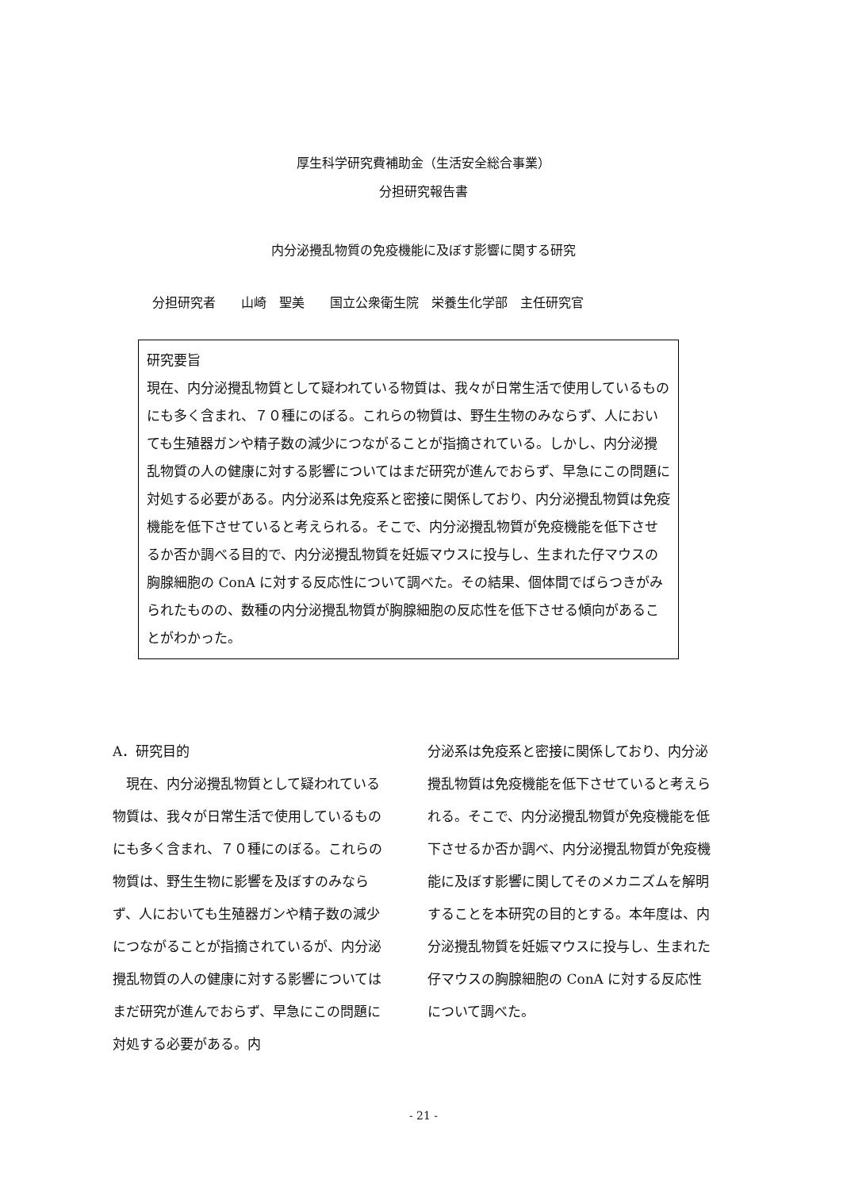厚生科学研究費補助金（生活安全総合事業）
分担研究報告書
内分泌攪乱物質の免疫機能に及ぼす影響に関する研究
分担研究者　　山崎　聖美　　国立公衆衛生院　栄養生化学部　主任研究官
研究要旨
現在、内分泌攪乱物質として疑われている物質は、我々が日常生活で使用しているものにも多く含まれ、７０種にのぼる。これらの物質は、野生生物のみならず、人においても生殖器ガンや精子数の減少につながることが指摘されている。しかし、内分泌攪乱物質の人の健康に対する影響についてはまだ研究が進んでおらず、早急にこの問題に対処する必要がある。内分泌系は免疫系と密接に関係しており、内分泌攪乱物質は免疫機能を低下させていると考えられる。そこで、内分泌攪乱物質が免疫機能を低下させるか否か調べる目的で、内分泌攪乱物質を妊娠マウスに投与し、生まれた仔マウスの胸腺細胞の ConA に対する反応性について調べた。その結果、個体間でばらつきがみられたものの、数種の内分泌攪乱物質が胸腺細胞の反応性を低下させる傾向があることがわかった。
A．研究目的
　現在、内分泌攪乱物質として疑われている物質は、我々が日常生活で使用しているものにも多く含まれ、７０種にのぼる。これらの物質は、野生生物に影響を及ぼすのみならず、人においても生殖器ガンや精子数の減少につながることが指摘されているが、内分泌攪乱物質の人の健康に対する影響についてはまだ研究が進んでおらず、早急にこの問題に対処する必要がある。内
分泌系は免疫系と密接に関係しており、内分泌攪乱物質は免疫機能を低下させていると考えられる。そこで、内分泌攪乱物質が免疫機能を低下させるか否か調べ、内分泌攪乱物質が免疫機能に及ぼす影響に関してそのメカニズムを解明することを本研究の目的とする。本年度は、内分泌攪乱物質を妊娠マウスに投与し、生まれた仔マウスの胸腺細胞の ConA に対する反応性について調べた。
- 21 -